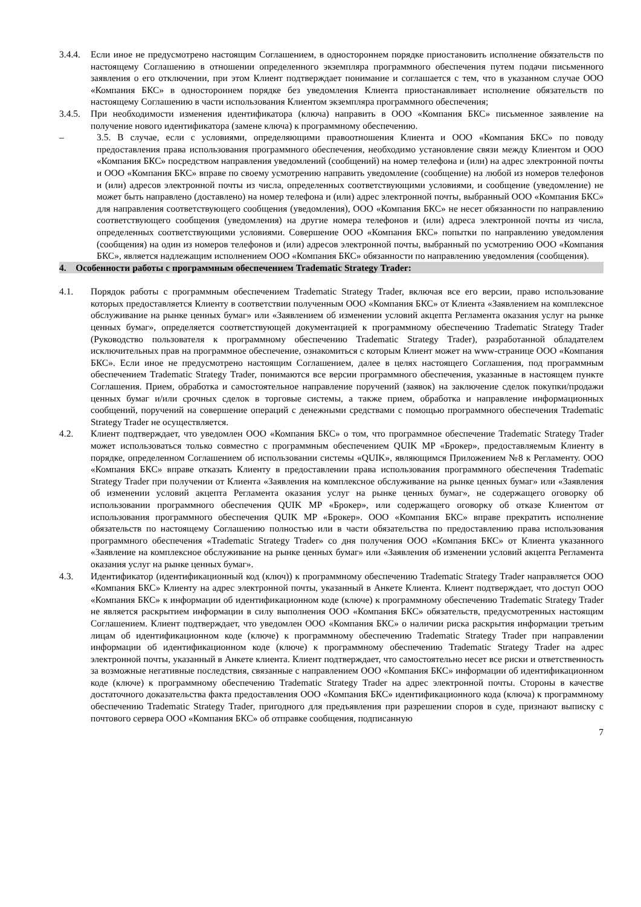3.4.4. Если иное не предусмотрено настоящим Соглашением, в одностороннем порядке приостановить исполнение обязательств по настоящему Соглашению в отношении определенного экземпляра программного обеспечения путем подачи письменного заявления о его отключении, при этом Клиент подтверждает понимание и соглашается с тем, что в указанном случае ООО «Компания БКС» в одностороннем порядке без уведомления Клиента приостанавливает исполнение обязательств по настоящему Соглашению в части использования Клиентом экземпляра программного обеспечения;
3.4.5. При необходимости изменения идентификатора (ключа) направить в ООО «Компания БКС» письменное заявление на получение нового идентификатора (замене ключа) к программному обеспечению.
– 3.5. В случае, если с условиями, определяющими правоотношения Клиента и ООО «Компания БКС» по поводу предоставления права использования программного обеспечения, необходимо установление связи между Клиентом и ООО «Компания БКС» посредством направления уведомлений (сообщений) на номер телефона и (или) на адрес электронной почты и ООО «Компания БКС» вправе по своему усмотрению направить уведомление (сообщение) на любой из номеров телефонов и (или) адресов электронной почты из числа, определенных соответствующими условиями, и сообщение (уведомление) не может быть направлено (доставлено) на номер телефона и (или) адрес электронной почты, выбранный ООО «Компания БКС» для направления соответствующего сообщения (уведомления), ООО «Компания БКС» не несет обязанности по направлению соответствующего сообщения (уведомления) на другие номера телефонов и (или) адреса электронной почты из числа, определенных соответствующими условиями. Совершение ООО «Компания БКС» попытки по направлению уведомления (сообщения) на один из номеров телефонов и (или) адресов электронной почты, выбранный по усмотрению ООО «Компания БКС», является надлежащим исполнением ООО «Компания БКС» обязанности по направлению уведомления (сообщения).
4. Особенности работы с программным обеспечением Tradematic Strategy Trader:
4.1. Порядок работы с программным обеспечением Tradematic Strategy Trader, включая все его версии, право использование которых предоставляется Клиенту в соответствии полученным ООО «Компания БКС» от Клиента «Заявлением на комплексное обслуживание на рынке ценных бумаг» или «Заявлением об изменении условий акцепта Регламента оказания услуг на рынке ценных бумаг», определяется соответствующей документацией к программному обеспечению Tradematic Strategy Trader (Руководство пользователя к программному обеспечению Tradematic Strategy Trader), разработанной обладателем исключительных прав на программное обеспечение, ознакомиться с которым Клиент может на www-странице ООО «Компания БКС». Если иное не предусмотрено настоящим Соглашением, далее в целях настоящего Соглашения, под программным обеспечением Tradematic Strategy Trader, понимаются все версии программного обеспечения, указанные в настоящем пункте Соглашения. Прием, обработка и самостоятельное направление поручений (заявок) на заключение сделок покупки/продажи ценных бумаг и/или срочных сделок в торговые системы, а также прием, обработка и направление информационных сообщений, поручений на совершение операций с денежными средствами с помощью программного обеспечения Tradematic Strategy Trader не осуществляется.
4.2. Клиент подтверждает, что уведомлен ООО «Компания БКС» о том, что программное обеспечение Tradematic Strategy Trader может использоваться только совместно с программным обеспечением QUIK MP «Брокер», предоставляемым Клиенту в порядке, определенном Соглашением об использовании системы «QUIK», являющимся Приложением №8 к Регламенту. ООО «Компания БКС» вправе отказать Клиенту в предоставлении права использования программного обеспечения Tradematic Strategy Trader при получении от Клиента «Заявления на комплексное обслуживание на рынке ценных бумаг» или «Заявления об изменении условий акцепта Регламента оказания услуг на рынке ценных бумаг», не содержащего оговорку об использовании программного обеспечения QUIK MP «Брокер», или содержащего оговорку об отказе Клиентом от использования программного обеспечения QUIK MP «Брокер». ООО «Компания БКС» вправе прекратить исполнение обязательств по настоящему Соглашению полностью или в части обязательства по предоставлению права использования программного обеспечения «Tradematic Strategy Trader» со дня получения ООО «Компания БКС» от Клиента указанного «Заявление на комплексное обслуживание на рынке ценных бумаг» или «Заявления об изменении условий акцепта Регламента оказания услуг на рынке ценных бумаг».
4.3. Идентификатор (идентификационный код (ключ)) к программному обеспечению Tradematic Strategy Trader направляется ООО «Компания БКС» Клиенту на адрес электронной почты, указанный в Анкете Клиента. Клиент подтверждает, что доступ ООО «Компания БКС» к информации об идентификационном коде (ключе) к программному обеспечению Tradematic Strategy Trader не является раскрытием информации в силу выполнения ООО «Компания БКС» обязательств, предусмотренных настоящим Соглашением. Клиент подтверждает, что уведомлен ООО «Компания БКС» о наличии риска раскрытия информации третьим лицам об идентификационном коде (ключе) к программному обеспечению Tradematic Strategy Trader при направлении информации об идентификационном коде (ключе) к программному обеспечению Tradematic Strategy Trader на адрес электронной почты, указанный в Анкете клиента. Клиент подтверждает, что самостоятельно несет все риски и ответственность за возможные негативные последствия, связанные с направлением ООО «Компания БКС» информации об идентификационном коде (ключе) к программному обеспечению Tradematic Strategy Trader на адрес электронной почты. Стороны в качестве достаточного доказательства факта предоставления ООО «Компания БКС» идентификационного кода (ключа) к программному обеспечению Tradematic Strategy Trader, пригодного для предъявления при разрешении споров в суде, признают выписку с почтового сервера ООО «Компания БКС» об отправке сообщения, подписанную
7